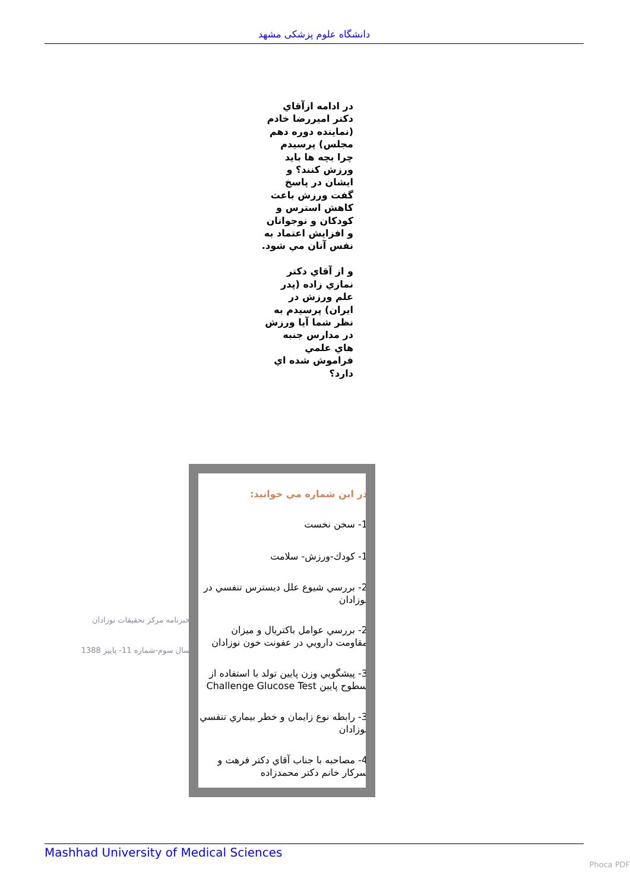دانشگاه علوم پزشکی مشهد
در ادامه ازآقاي دكتر اميررضا خادم (نماينده دوره دهم مجلس) پرسيدم چرا بچه ها بايد ورزش كنند؟ و ايشان در پاسخ گفت ورزش باعث كاهش استرس و كودكان و نوجوانان و افزايش اعتماد به نفس آنان مي شود.
و از آقاي دكتر نمازي زاده (پدر علم ورزش در ايران) پرسيدم به نظر شما آيا ورزش در مدارس جنبه هاي علمي فراموش شده اي دارد؟
خبرنامه مركز تحقيقات نوزادان
سال سوم-شماره 11- پاييز 1388
در اين شماره مي خوانيد:
1- سخن نخست
1- كودك-ورزش- سلامت
2- بررسي شيوع علل ديسترس تنفسي در نوزادان
2- بررسي عوامل باكتريال و ميزان مقاومت دارويي در عفونت خون نوزادان
3- پيشگويي وزن پايين تولد با استفاده از سطوح پايين Challenge Glucose Test
3- رابطه نوع زايمان و خطر بيماري تنفسي نوزادان
4- مصاحبه با جناب آقاي دكتر فرهت و سركار خانم دكتر محمدزاده
Mashhad University of Medical Sciences
Phoca PDF